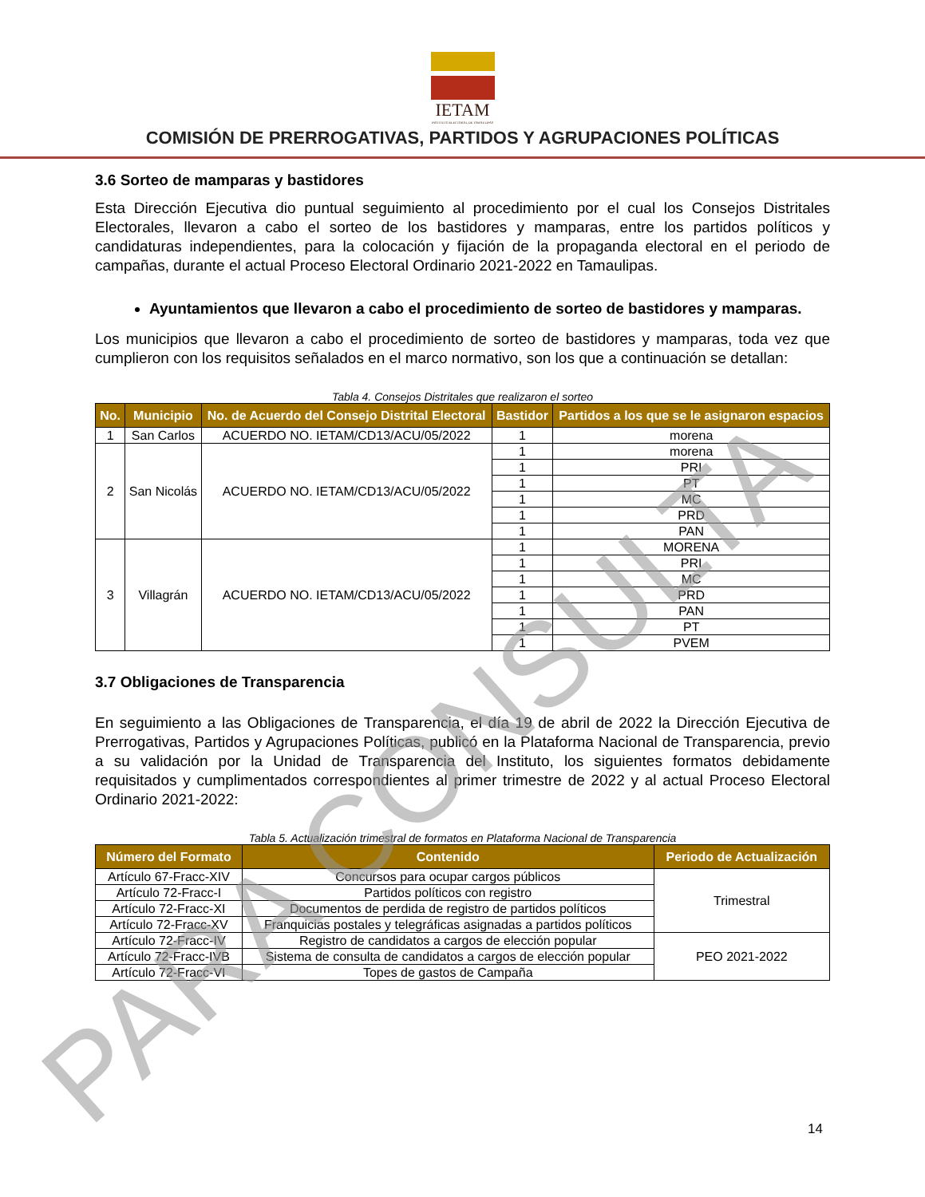IETAM
INSTITUTO ELECTORAL DE TAMAULIPAS
COMISIÓN DE PRERROGATIVAS, PARTIDOS Y AGRUPACIONES POLÍTICAS
3.6 Sorteo de mamparas y bastidores
Esta Dirección Ejecutiva dio puntual seguimiento al procedimiento por el cual los Consejos Distritales Electorales, llevaron a cabo el sorteo de los bastidores y mamparas, entre los partidos políticos y candidaturas independientes, para la colocación y fijación de la propaganda electoral en el periodo de campañas, durante el actual Proceso Electoral Ordinario 2021-2022 en Tamaulipas.
Ayuntamientos que llevaron a cabo el procedimiento de sorteo de bastidores y mamparas.
Los municipios que llevaron a cabo el procedimiento de sorteo de bastidores y mamparas, toda vez que cumplieron con los requisitos señalados en el marco normativo, son los que a continuación se detallan:
Tabla 4. Consejos Distritales que realizaron el sorteo
| No. | Municipio | No. de Acuerdo del Consejo Distrital Electoral | Bastidor | Partidos a los que se le asignaron espacios |
| --- | --- | --- | --- | --- |
| 1 | San Carlos | ACUERDO NO. IETAM/CD13/ACU/05/2022 | 1 | morena |
| 2 | San Nicolás | ACUERDO NO. IETAM/CD13/ACU/05/2022 | 1 | morena |
| | | | 1 | PRI |
| | | | 1 | PT |
| | | | 1 | MC |
| | | | 1 | PRD |
| | | | 1 | PAN |
| 3 | Villagrán | ACUERDO NO. IETAM/CD13/ACU/05/2022 | 1 | MORENA |
| | | | 1 | PRI |
| | | | 1 | MC |
| | | | 1 | PRD |
| | | | 1 | PAN |
| | | | 1 | PT |
| | | | 1 | PVEM |
3.7 Obligaciones de Transparencia
En seguimiento a las Obligaciones de Transparencia, el día 19 de abril de 2022 la Dirección Ejecutiva de Prerrogativas, Partidos y Agrupaciones Políticas, publicó en la Plataforma Nacional de Transparencia, previo a su validación por la Unidad de Transparencia del Instituto, los siguientes formatos debidamente requisitados y cumplimentados correspondientes al primer trimestre de 2022 y al actual Proceso Electoral Ordinario 2021-2022:
Tabla 5. Actualización trimestral de formatos en Plataforma Nacional de Transparencia
| Número del Formato | Contenido | Periodo de Actualización |
| --- | --- | --- |
| Artículo 67-Fracc-XIV | Concursos para ocupar cargos públicos | Trimestral |
| Artículo 72-Fracc-I | Partidos políticos con registro | |
| Artículo 72-Fracc-XI | Documentos de perdida de registro de partidos políticos | |
| Artículo 72-Fracc-XV | Franquicias postales y telegráficas asignadas a partidos políticos | |
| Artículo 72-Fracc-IV | Registro de candidatos a cargos de elección popular | PEO 2021-2022 |
| Artículo 72-Fracc-IVB | Sistema de consulta de candidatos a cargos de elección popular | |
| Artículo 72-Fracc-VI | Topes de gastos de Campaña | |
14
PARA CONSULTA